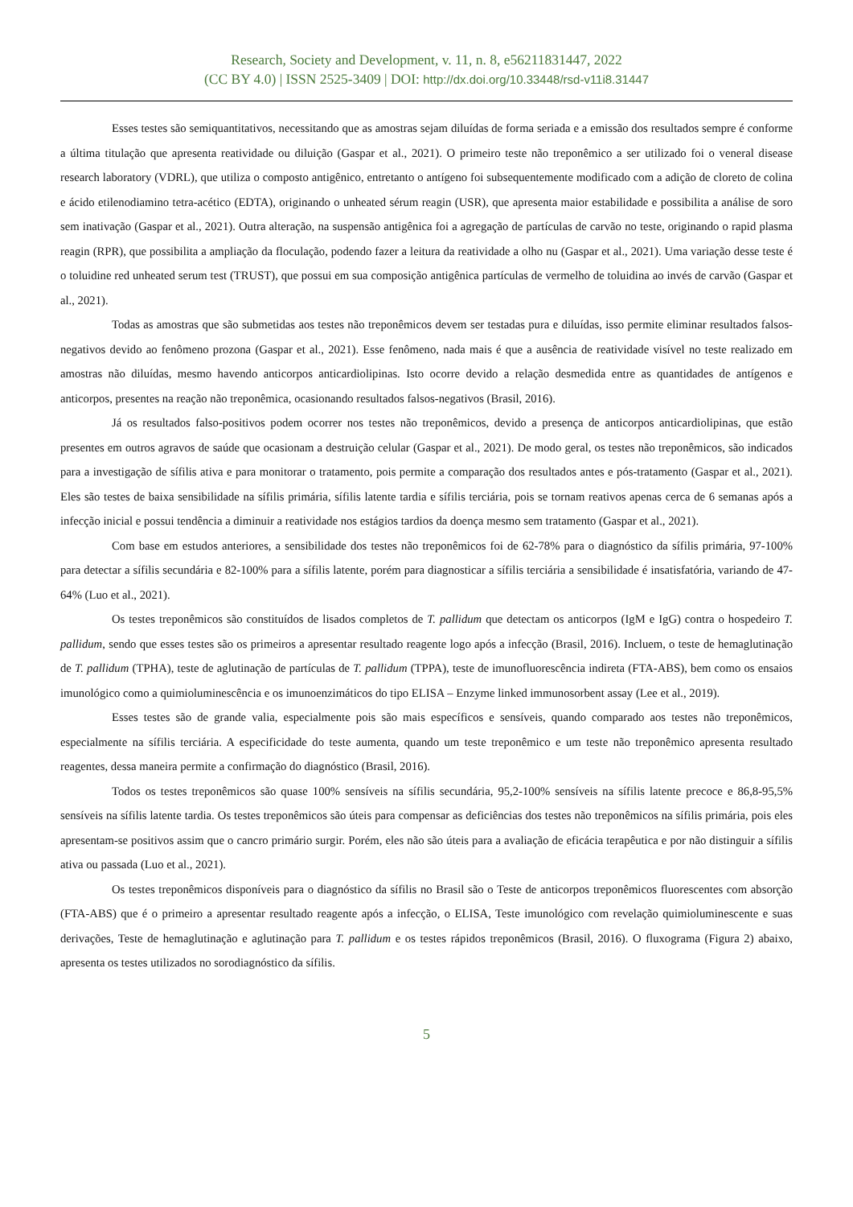Research, Society and Development, v. 11, n. 8, e56211831447, 2022
(CC BY 4.0) | ISSN 2525-3409 | DOI: http://dx.doi.org/10.33448/rsd-v11i8.31447
Esses testes são semiquantitativos, necessitando que as amostras sejam diluídas de forma seriada e a emissão dos resultados sempre é conforme a última titulação que apresenta reatividade ou diluição (Gaspar et al., 2021). O primeiro teste não treponêmico a ser utilizado foi o veneral disease research laboratory (VDRL), que utiliza o composto antigênico, entretanto o antígeno foi subsequentemente modificado com a adição de cloreto de colina e ácido etilenodiamino tetra-acético (EDTA), originando o unheated sérum reagin (USR), que apresenta maior estabilidade e possibilita a análise de soro sem inativação (Gaspar et al., 2021). Outra alteração, na suspensão antigênica foi a agregação de partículas de carvão no teste, originando o rapid plasma reagin (RPR), que possibilita a ampliação da floculação, podendo fazer a leitura da reatividade a olho nu (Gaspar et al., 2021). Uma variação desse teste é o toluidine red unheated serum test (TRUST), que possui em sua composição antigênica partículas de vermelho de toluidina ao invés de carvão (Gaspar et al., 2021).
Todas as amostras que são submetidas aos testes não treponêmicos devem ser testadas pura e diluídas, isso permite eliminar resultados falsos-negativos devido ao fenômeno prozona (Gaspar et al., 2021). Esse fenômeno, nada mais é que a ausência de reatividade visível no teste realizado em amostras não diluídas, mesmo havendo anticorpos anticardiolipinas. Isto ocorre devido a relação desmedida entre as quantidades de antígenos e anticorpos, presentes na reação não treponêmica, ocasionando resultados falsos-negativos (Brasil, 2016).
Já os resultados falso-positivos podem ocorrer nos testes não treponêmicos, devido a presença de anticorpos anticardiolipinas, que estão presentes em outros agravos de saúde que ocasionam a destruição celular (Gaspar et al., 2021). De modo geral, os testes não treponêmicos, são indicados para a investigação de sífilis ativa e para monitorar o tratamento, pois permite a comparação dos resultados antes e pós-tratamento (Gaspar et al., 2021). Eles são testes de baixa sensibilidade na sífilis primária, sífilis latente tardia e sífilis terciária, pois se tornam reativos apenas cerca de 6 semanas após a infecção inicial e possui tendência a diminuir a reatividade nos estágios tardios da doença mesmo sem tratamento (Gaspar et al., 2021).
Com base em estudos anteriores, a sensibilidade dos testes não treponêmicos foi de 62-78% para o diagnóstico da sífilis primária, 97-100% para detectar a sífilis secundária e 82-100% para a sífilis latente, porém para diagnosticar a sífilis terciária a sensibilidade é insatisfatória, variando de 47-64% (Luo et al., 2021).
Os testes treponêmicos são constituídos de lisados completos de T. pallidum que detectam os anticorpos (IgM e IgG) contra o hospedeiro T. pallidum, sendo que esses testes são os primeiros a apresentar resultado reagente logo após a infecção (Brasil, 2016). Incluem, o teste de hemaglutinação de T. pallidum (TPHA), teste de aglutinação de partículas de T. pallidum (TPPA), teste de imunofluorescência indireta (FTA-ABS), bem como os ensaios imunológico como a quimioluminescência e os imunoenzimáticos do tipo ELISA – Enzyme linked immunosorbent assay (Lee et al., 2019).
Esses testes são de grande valia, especialmente pois são mais específicos e sensíveis, quando comparado aos testes não treponêmicos, especialmente na sífilis terciária. A especificidade do teste aumenta, quando um teste treponêmico e um teste não treponêmico apresenta resultado reagentes, dessa maneira permite a confirmação do diagnóstico (Brasil, 2016).
Todos os testes treponêmicos são quase 100% sensíveis na sífilis secundária, 95,2-100% sensíveis na sífilis latente precoce e 86,8-95,5% sensíveis na sífilis latente tardia. Os testes treponêmicos são úteis para compensar as deficiências dos testes não treponêmicos na sífilis primária, pois eles apresentam-se positivos assim que o cancro primário surgir. Porém, eles não são úteis para a avaliação de eficácia terapêutica e por não distinguir a sífilis ativa ou passada (Luo et al., 2021).
Os testes treponêmicos disponíveis para o diagnóstico da sífilis no Brasil são o Teste de anticorpos treponêmicos fluorescentes com absorção (FTA-ABS) que é o primeiro a apresentar resultado reagente após a infecção, o ELISA, Teste imunológico com revelação quimioluminescente e suas derivações, Teste de hemaglutinação e aglutinação para T. pallidum e os testes rápidos treponêmicos (Brasil, 2016). O fluxograma (Figura 2) abaixo, apresenta os testes utilizados no sorodiagnóstico da sífilis.
5